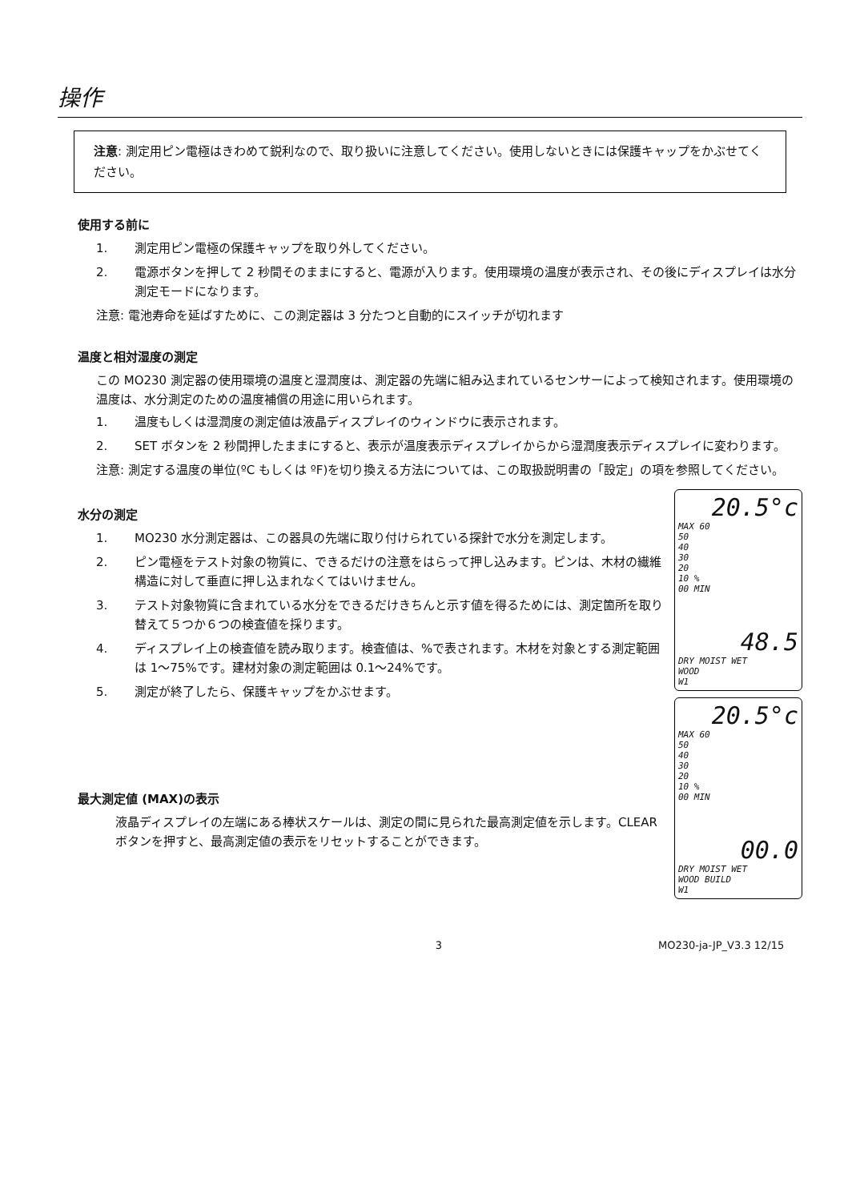操作
注意: 測定用ピン電極はきわめて鋭利なので、取り扱いに注意してください。使用しないときには保護キャップをかぶせてください。
使用する前に
1. 測定用ピン電極の保護キャップを取り外してください。
2. 電源ボタンを押して 2 秒間そのままにすると、電源が入ります。使用環境の温度が表示され、その後にディスプレイは水分測定モードになります。
注意: 電池寿命を延ばすために、この測定器は 3 分たつと自動的にスイッチが切れます
温度と相対湿度の測定
この MO230 測定器の使用環境の温度と湿潤度は、測定器の先端に組み込まれているセンサーによって検知されます。使用環境の温度は、水分測定のための温度補償の用途に用いられます。
1. 温度もしくは湿潤度の測定値は液晶ディスプレイのウィンドウに表示されます。
2. SET ボタンを 2 秒間押したままにすると、表示が温度表示ディスプレイからから湿潤度表示ディスプレイに変わります。
注意: 測定する温度の単位(ºC もしくは ºF)を切り換える方法については、この取扱説明書の「設定」の項を参照してください。
水分の測定
1. MO230 水分測定器は、この器具の先端に取り付けられている探針で水分を測定します。
2. ピン電極をテスト対象の物質に、できるだけの注意をはらって押し込みます。ピンは、木材の繊維構造に対して垂直に押し込まれなくてはいけません。
3. テスト対象物質に含まれている水分をできるだけきちんと示す値を得るためには、測定箇所を取り替えて５つか６つの検査値を採ります。
4. ディスプレイ上の検査値を読み取ります。検査値は、%で表されます。木材を対象とする測定範囲は 1～75%です。建材対象の測定範囲は 0.1～24%です。
5. 測定が終了したら、保護キャップをかぶせます。
最大測定値 (MAX)の表示
液晶ディスプレイの左端にある棒状スケールは、測定の間に見られた最高測定値を示します。CLEAR ボタンを押すと、最高測定値の表示をリセットすることができます。
20.5°c
MAX 60
50
40
30
20
10 %
00 MIN
48.5
DRY MOIST WET
WOOD
W1
20.5°c
MAX 60
50
40
30
20
10 %
00 MIN
00.0
DRY MOIST WET
WOOD BUILD
W1
3 MO230-ja-JP_V3.3 12/15